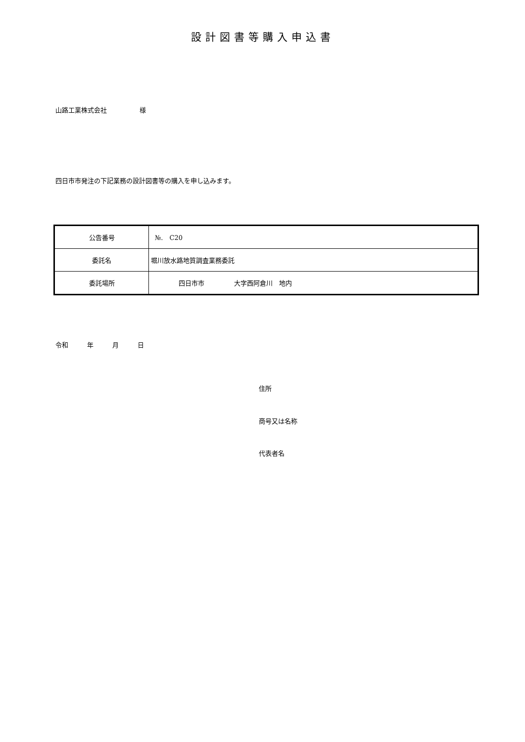設計図書等購入申込書
山路工業株式会社 様
四日市市発注の下記業務の設計図書等の購入を申し込みます。
| 公告番号 | №. C20 |
| 委託名 | 堀川放水路地質調査業務委託 |
| 委託場所 | 四日市市 大字西阿倉川 地内 |
令和 年 月 日
住所
商号又は名称
代表者名